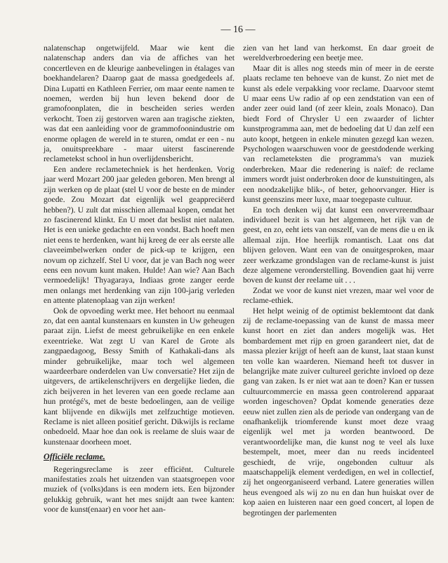— 16 —
nalatenschap ongetwijfeld. Maar wie kent die nalatenschap anders dan via de affiches van het concertleven en de kleurige aanbevelingen in étalages van boekhandelaren? Daarop gaat de massa goedgedeels af. Dina Lupatti en Kathleen Ferrier, om maar eente namen te noemen, werden bij hun leven bekend door de gramofoonplaten, die in bescheiden series werden verkocht. Toen zij gestorven waren aan tragische ziekten, was dat een aanleiding voor de grammofoonindustrie om enorme oplagen de wereld in te sturen, omdat er een - nu ja, onuitspreekbare - maar uiterst fascinerende reclametekst school in hun overlijdensbericht.
Een andere reclametechniek is het herdenken. Vorig jaar werd Mozart 200 jaar geleden geboren. Men brengt al zijn werken op de plaat (stel U voor de beste en de minder goede. Zou Mozart dat eigenlijk wel geappreciëerd hebben?). U zult dat misschien allemaal kopen, omdat het zo fascinerend klinkt. En U moet dat beslist niet nalaten. Het is een unieke gedachte en een vondst. Bach hoeft men niet eens te herdenken, want hij kreeg de eer als eerste alle claveeimbelwerken onder de pick-up te krijgen, een novum op zichzelf. Stel U voor, dat je van Bach nog weer eens een novum kunt maken. Hulde! Aan wie? Aan Bach vermoedelijk! Thyagaraya, Indiaas grote zanger eerde men onlangs met herdenking van zijn 100-jarig verleden en attente platenoplaag van zijn werken!
Ook de opvoeding werkt mee. Het behoort nu eenmaal zo, dat een aantal kunstenaars en kunsten in Uw geheugen paraat zijn. Liefst de meest gebruikelijke en een enkele exeentrieke. Wat zegt U van Karel de Grote als zangpaedagoog, Bessy Smith of Kathakali-dans als minder gebruikelijke, maar toch wel algemeen waardeerbare onderdelen van Uw conversatie? Het zijn de uitgevers, de artikelenschrijvers en dergelijke lieden, die zich beijveren in het leveren van een goede reclame aan hun protégé's, met de beste bedoelingen, aan de veilige kant blijvende en dikwijls met zelfzuchtige motieven. Reclame is niet alleen positief gericht. Dikwijls is reclame onbedoeld. Maar hoe dan ook is reelame de sluis waar de kunstenaar doorheen moet.
Officiële reclame.
Regeringsreclame is zeer efficiënt. Culturele manifestaties zoals het uitzenden van staatsgroepen voor muziek of (volks)dans is een modern iets. Een bijzonder gelukkig gebruik, want het mes snijdt aan twee kanten: voor de kunst(enaar) en voor het aan-
zien van het land van herkomst. En daar groeit de wereldverbroedering een beetje mee.
Maar dit is alles nog steeds min of meer in de eerste plaats reclame ten behoeve van de kunst. Zo niet met de kunst als edele verpakking voor reclame. Daarvoor stemt U maar eens Uw radio af op een zendstation van een of ander zeer ouid land (of zeer klein, zoals Monaco). Dan biedt Ford of Chrysler U een zwaarder of lichter kunstprogramma aan, met de bedoeling dat U dan zelf een auto koopt, hetgeen in enkele minuten gezegd kan wezen. Psychologen waarschuwen voor de geestdodende werking van reclameteksten die programma's van muziek onderbreken. Maar die redenering is naïef: de reclame immers wordt juist onderbroken door de kunstuitingen, als een noodzakelijke blik-, of beter, gehoorvanger. Hier is kunst geenszins meer luxe, maar toegepaste cultuur.
En toch denken wij dat kunst een onvervreemdbaar individueel bezit is van het algemeen, het rijk van de geest, en zo, eeht iets van onszelf, van de mens die u en ik allemaal zijn. Hoe heerlijk romantisch. Laat ons dat blijven geloven. Want een van de onuitgesproken, maar zeer werkzame grondslagen van de reclame-kunst is juist deze algemene veronderstelling. Bovendien gaat hij verre boven de kunst der reelame uit . . .
Zodat we voor de kunst niet vrezen, maar wel voor de reclame-ethiek.
Het helpt weinig of de optimist beklemtoont dat dank zij de reclame-toepassing van de kunst de massa meer kunst hoort en ziet dan anders mogelijk was. Het bombardement met rijp en groen garandeert niet, dat de massa plezier krijgt of heeft aan de kunst, laat staan kunst ten volle kan waarderen. Niemand heeft tot dusver in belangrijke mate zuiver cultureel gerichte invloed op deze gang van zaken. Is er niet wat aan te doen? Kan er tussen cultuurcommercie en massa geen controlerend apparaat worden ingeschoven? Opdat komende generaties deze eeuw niet zullen zien als de periode van ondergang van de onafhankelijk triomferende kunst moet deze vraag eigenlijk wel met ja worden beantwoord. De verantwoordelijke man, die kunst nog te veel als luxe bestempelt, moet, meer dan nu reeds incidenteel geschiedt, de vrije, ongebonden cultuur als maatschappelijk element verdedigen, en wel in collectief, zij het ongeorganiseerd verband. Latere generaties willen heus evengoed als wij zo nu en dan hun huiskat over de kop aaien en luisteren naar een goed concert, al lopen de begrotingen der parlementen